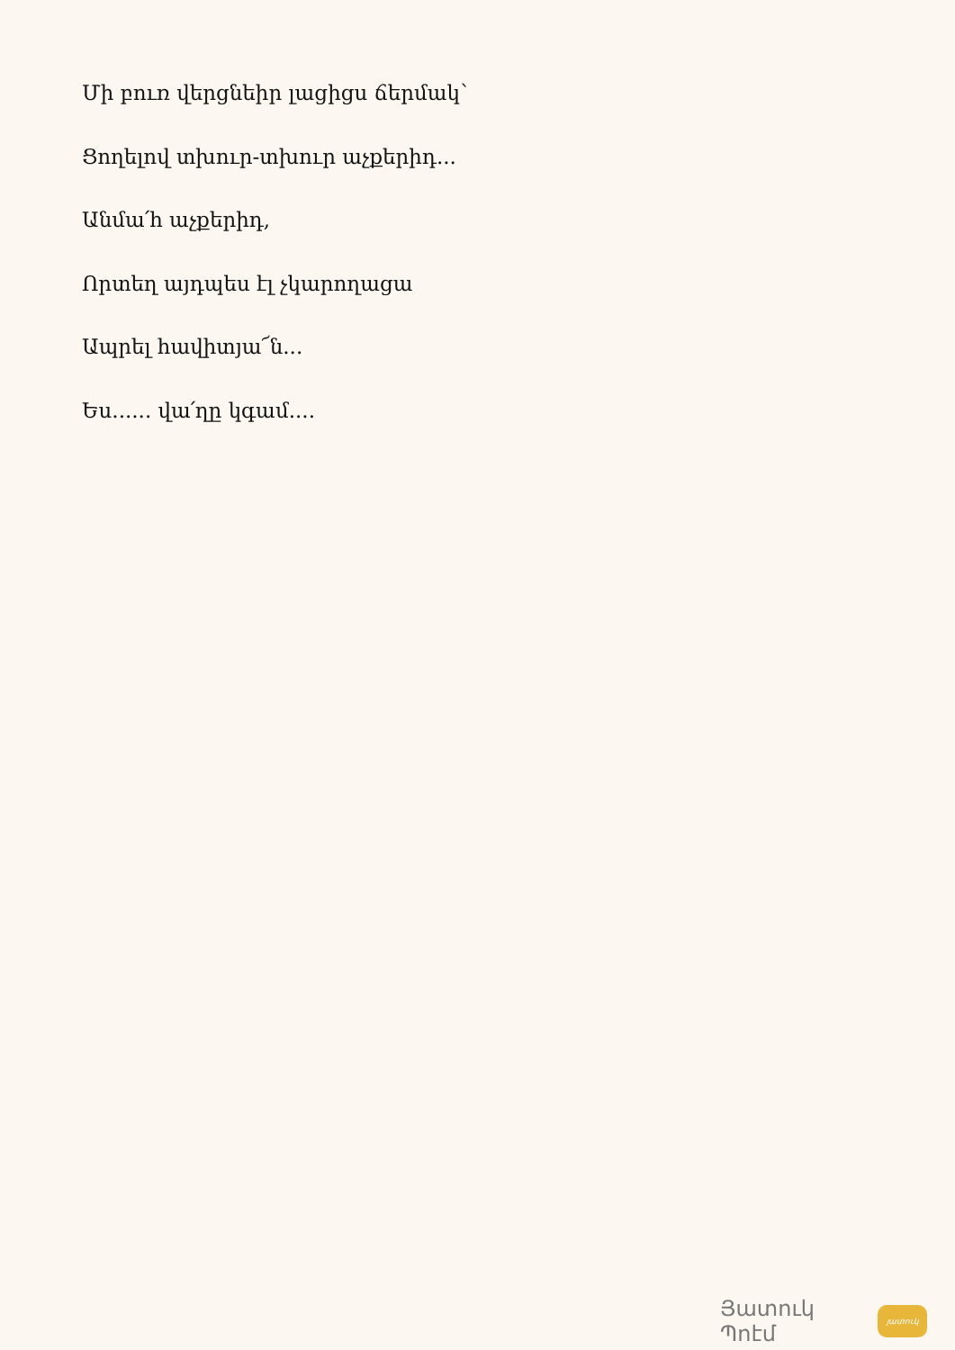Մի բուռ վերցնեիր լացիցս ճերմակ՝
Ցողելով տխուր-տխուր աչքերիդ...
Անմա՛հ աչքերիդ,
Որտեղ այդպես էլ չկարողացա
Ապրել հավիտյա՜ն...
Ես...... վա՛ղը կգամ....
Յատուկ Պոէմ
յատուկ